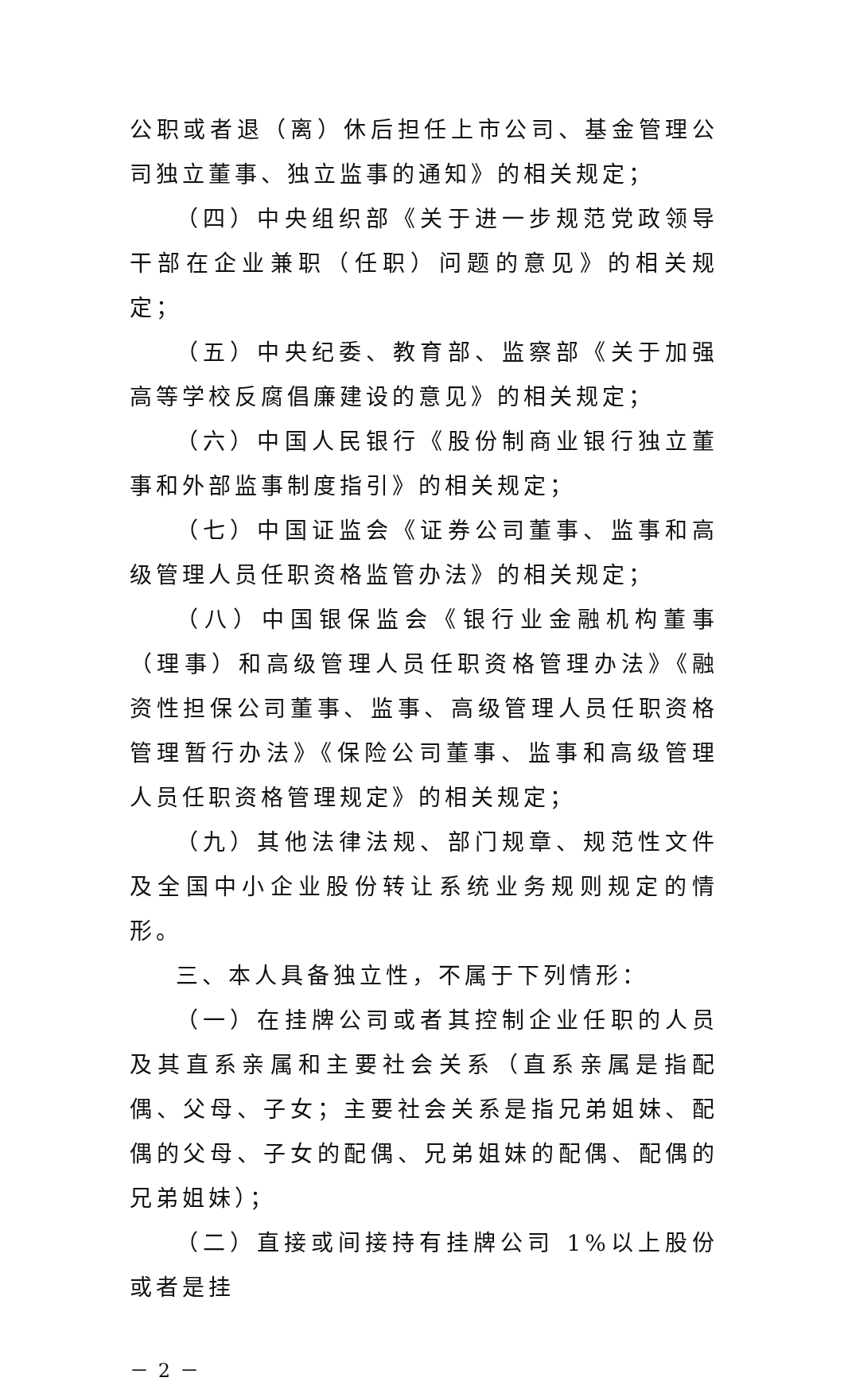公职或者退（离）休后担任上市公司、基金管理公司独立董事、独立监事的通知》的相关规定；
（四）中央组织部《关于进一步规范党政领导干部在企业兼职（任职）问题的意见》的相关规定；
（五）中央纪委、教育部、监察部《关于加强高等学校反腐倡廉建设的意见》的相关规定；
（六）中国人民银行《股份制商业银行独立董事和外部监事制度指引》的相关规定；
（七）中国证监会《证券公司董事、监事和高级管理人员任职资格监管办法》的相关规定；
（八）中国银保监会《银行业金融机构董事（理事）和高级管理人员任职资格管理办法》《融资性担保公司董事、监事、高级管理人员任职资格管理暂行办法》《保险公司董事、监事和高级管理人员任职资格管理规定》的相关规定；
（九）其他法律法规、部门规章、规范性文件及全国中小企业股份转让系统业务规则规定的情形。
三、本人具备独立性，不属于下列情形：
（一）在挂牌公司或者其控制企业任职的人员及其直系亲属和主要社会关系（直系亲属是指配偶、父母、子女；主要社会关系是指兄弟姐妹、配偶的父母、子女的配偶、兄弟姐妹的配偶、配偶的兄弟姐妹）；
（二）直接或间接持有挂牌公司 1%以上股份或者是挂
－ 2 －